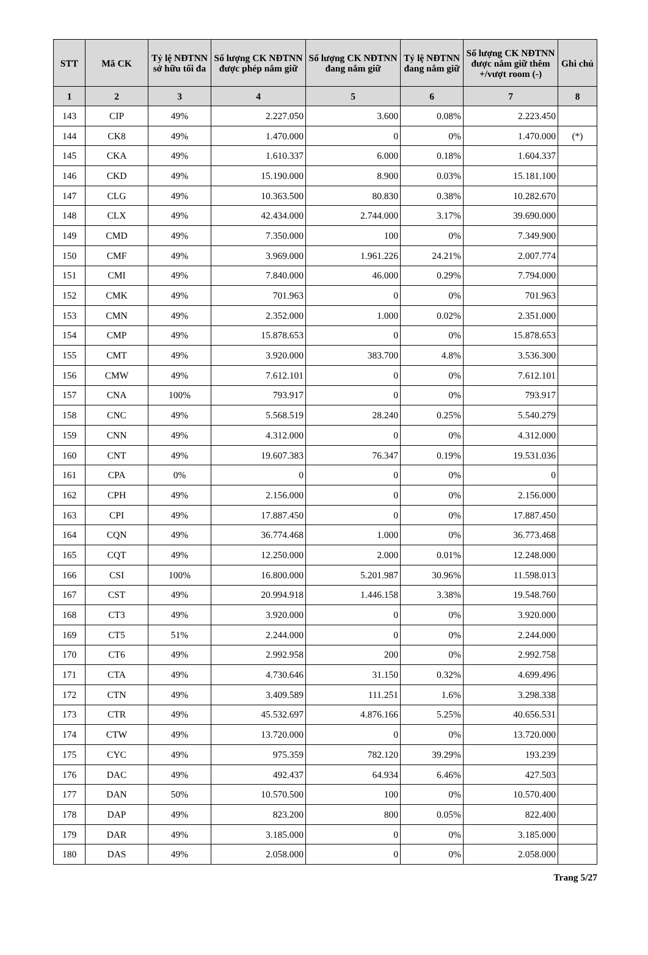| STT | Mã CK | Tỷ lệ NĐTNN sở hữu tối đa | Số lượng CK NĐTNN được phép nắm giữ | Số lượng CK NĐTNN đang nắm giữ | Tỷ lệ NĐTNN đang nắm giữ | Số lượng CK NĐTNN được nắm giữ thêm +/vượt room (-) | Ghi chú |
| --- | --- | --- | --- | --- | --- | --- | --- |
| 1 | 2 | 3 | 4 | 5 | 6 | 7 | 8 |
| 143 | CIP | 49% | 2.227.050 | 3.600 | 0.08% | 2.223.450 | |
| 144 | CK8 | 49% | 1.470.000 | 0 | 0% | 1.470.000 | (*) |
| 145 | CKA | 49% | 1.610.337 | 6.000 | 0.18% | 1.604.337 | |
| 146 | CKD | 49% | 15.190.000 | 8.900 | 0.03% | 15.181.100 | |
| 147 | CLG | 49% | 10.363.500 | 80.830 | 0.38% | 10.282.670 | |
| 148 | CLX | 49% | 42.434.000 | 2.744.000 | 3.17% | 39.690.000 | |
| 149 | CMD | 49% | 7.350.000 | 100 | 0% | 7.349.900 | |
| 150 | CMF | 49% | 3.969.000 | 1.961.226 | 24.21% | 2.007.774 | |
| 151 | CMI | 49% | 7.840.000 | 46.000 | 0.29% | 7.794.000 | |
| 152 | CMK | 49% | 701.963 | 0 | 0% | 701.963 | |
| 153 | CMN | 49% | 2.352.000 | 1.000 | 0.02% | 2.351.000 | |
| 154 | CMP | 49% | 15.878.653 | 0 | 0% | 15.878.653 | |
| 155 | CMT | 49% | 3.920.000 | 383.700 | 4.8% | 3.536.300 | |
| 156 | CMW | 49% | 7.612.101 | 0 | 0% | 7.612.101 | |
| 157 | CNA | 100% | 793.917 | 0 | 0% | 793.917 | |
| 158 | CNC | 49% | 5.568.519 | 28.240 | 0.25% | 5.540.279 | |
| 159 | CNN | 49% | 4.312.000 | 0 | 0% | 4.312.000 | |
| 160 | CNT | 49% | 19.607.383 | 76.347 | 0.19% | 19.531.036 | |
| 161 | CPA | 0% | 0 | 0 | 0% | 0 | |
| 162 | CPH | 49% | 2.156.000 | 0 | 0% | 2.156.000 | |
| 163 | CPI | 49% | 17.887.450 | 0 | 0% | 17.887.450 | |
| 164 | CQN | 49% | 36.774.468 | 1.000 | 0% | 36.773.468 | |
| 165 | CQT | 49% | 12.250.000 | 2.000 | 0.01% | 12.248.000 | |
| 166 | CSI | 100% | 16.800.000 | 5.201.987 | 30.96% | 11.598.013 | |
| 167 | CST | 49% | 20.994.918 | 1.446.158 | 3.38% | 19.548.760 | |
| 168 | CT3 | 49% | 3.920.000 | 0 | 0% | 3.920.000 | |
| 169 | CT5 | 51% | 2.244.000 | 0 | 0% | 2.244.000 | |
| 170 | CT6 | 49% | 2.992.958 | 200 | 0% | 2.992.758 | |
| 171 | CTA | 49% | 4.730.646 | 31.150 | 0.32% | 4.699.496 | |
| 172 | CTN | 49% | 3.409.589 | 111.251 | 1.6% | 3.298.338 | |
| 173 | CTR | 49% | 45.532.697 | 4.876.166 | 5.25% | 40.656.531 | |
| 174 | CTW | 49% | 13.720.000 | 0 | 0% | 13.720.000 | |
| 175 | CYC | 49% | 975.359 | 782.120 | 39.29% | 193.239 | |
| 176 | DAC | 49% | 492.437 | 64.934 | 6.46% | 427.503 | |
| 177 | DAN | 50% | 10.570.500 | 100 | 0% | 10.570.400 | |
| 178 | DAP | 49% | 823.200 | 800 | 0.05% | 822.400 | |
| 179 | DAR | 49% | 3.185.000 | 0 | 0% | 3.185.000 | |
| 180 | DAS | 49% | 2.058.000 | 0 | 0% | 2.058.000 | |
Trang 5/27